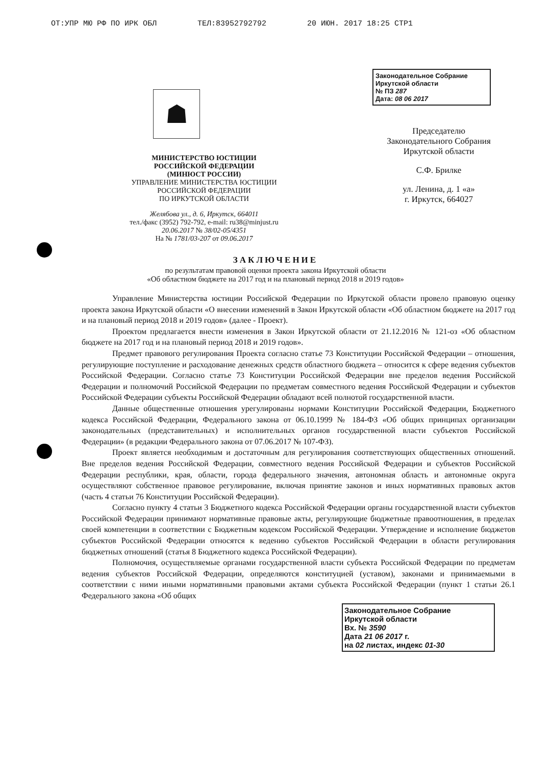ОТ:УПР МЮ РФ ПО ИРК ОБЛ ТЕЛ:83952792792 20 ИЮН. 2017 18:25 СТР1
☗
МИНИСТЕРСТВО ЮСТИЦИИ
РОССИЙСКОЙ ФЕДЕРАЦИИ
(МИНЮСТ РОССИИ)
УПРАВЛЕНИЕ МИНИСТЕРСТВА ЮСТИЦИИ
РОССИЙСКОЙ ФЕДЕРАЦИИ
ПО ИРКУТСКОЙ ОБЛАСТИ
Желябова ул., д. 6, Иркутск, 664011
тел./факс (3952) 792-792, e-mail: ru38@minjust.ru
20.06.2017 № 38/02-05/4351
На № 1781/03-207 от 09.06.2017
Законодательное Собрание
Иркутской области
№ ПЗ 287
Дата: 08 06 2017
Председателю
Законодательного Собрания
Иркутской области
С.Ф. Брилке
ул. Ленина, д. 1 «а»
г. Иркутск, 664027
ЗАКЛЮЧЕНИЕ
по результатам правовой оценки проекта закона Иркутской области
«Об областном бюджете на 2017 год и на плановый период 2018 и 2019 годов»
Управление Министерства юстиции Российской Федерации по Иркутской области провело правовую оценку проекта закона Иркутской области «О внесении изменений в Закон Иркутской области «Об областном бюджете на 2017 год и на плановый период 2018 и 2019 годов» (далее - Проект).
Проектом предлагается внести изменения в Закон Иркутской области от 21.12.2016 № 121-оз «Об областном бюджете на 2017 год и на плановый период 2018 и 2019 годов».
Предмет правового регулирования Проекта согласно статье 73 Конституции Российской Федерации – отношения, регулирующие поступление и расходование денежных средств областного бюджета – относится к сфере ведения субъектов Российской Федерации. Согласно статье 73 Конституции Российской Федерации вне пределов ведения Российской Федерации и полномочий Российской Федерации по предметам совместного ведения Российской Федерации и субъектов Российской Федерации субъекты Российской Федерации обладают всей полнотой государственной власти.
Данные общественные отношения урегулированы нормами Конституции Российской Федерации, Бюджетного кодекса Российской Федерации, Федерального закона от 06.10.1999 № 184-ФЗ «Об общих принципах организации законодательных (представительных) и исполнительных органов государственной власти субъектов Российской Федерации» (в редакции Федерального закона от 07.06.2017 № 107-ФЗ).
Проект является необходимым и достаточным для регулирования соответствующих общественных отношений. Вне пределов ведения Российской Федерации, совместного ведения Российской Федерации и субъектов Российской Федерации республики, края, области, города федерального значения, автономная область и автономные округа осуществляют собственное правовое регулирование, включая принятие законов и иных нормативных правовых актов (часть 4 статьи 76 Конституции Российской Федерации).
Согласно пункту 4 статьи 3 Бюджетного кодекса Российской Федерации органы государственной власти субъектов Российской Федерации принимают нормативные правовые акты, регулирующие бюджетные правоотношения, в пределах своей компетенции в соответствии с Бюджетным кодексом Российской Федерации. Утверждение и исполнение бюджетов субъектов Российской Федерации относятся к ведению субъектов Российской Федерации в области регулирования бюджетных отношений (статья 8 Бюджетного кодекса Российской Федерации).
Полномочия, осуществляемые органами государственной власти субъекта Российской Федерации по предметам ведения субъектов Российской Федерации, определяются конституцией (уставом), законами и принимаемыми в соответствии с ними иными нормативными правовыми актами субъекта Российской Федерации (пункт 1 статьи 26.1 Федерального закона «Об общих
Законодательное Собрание
Иркутской области
Вх. № 3590
Дата 21 06 2017 г.
на 02 листах, индекс 01-30